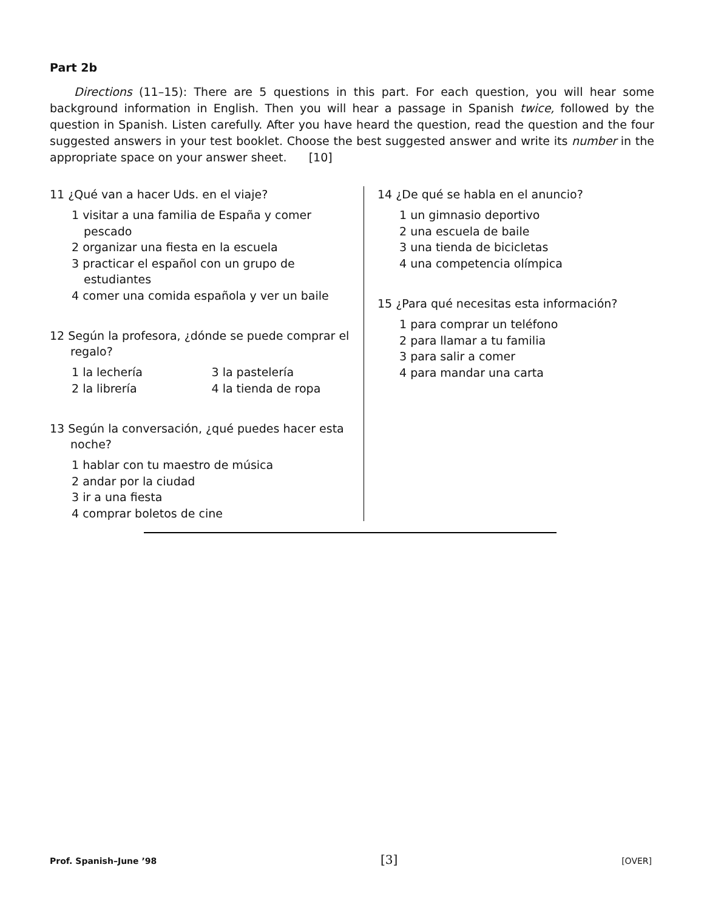Part 2b
Directions (11–15): There are 5 questions in this part. For each question, you will hear some background information in English. Then you will hear a passage in Spanish twice, followed by the question in Spanish. Listen carefully. After you have heard the question, read the question and the four suggested answers in your test booklet. Choose the best suggested answer and write its number in the appropriate space on your answer sheet. [10]
11 ¿Qué van a hacer Uds. en el viaje?
1 visitar a una familia de España y comer pescado
2 organizar una fiesta en la escuela
3 practicar el español con un grupo de estudiantes
4 comer una comida española y ver un baile
12 Según la profesora, ¿dónde se puede comprar el regalo?
1 la lechería 3 la pastelería
2 la librería 4 la tienda de ropa
13 Según la conversación, ¿qué puedes hacer esta noche?
1 hablar con tu maestro de música
2 andar por la ciudad
3 ir a una fiesta
4 comprar boletos de cine
14 ¿De qué se habla en el anuncio?
1 un gimnasio deportivo
2 una escuela de baile
3 una tienda de bicicletas
4 una competencia olímpica
15 ¿Para qué necesitas esta información?
1 para comprar un teléfono
2 para llamar a tu familia
3 para salir a comer
4 para mandar una carta
Prof. Spanish–June ’98 [3] [OVER]